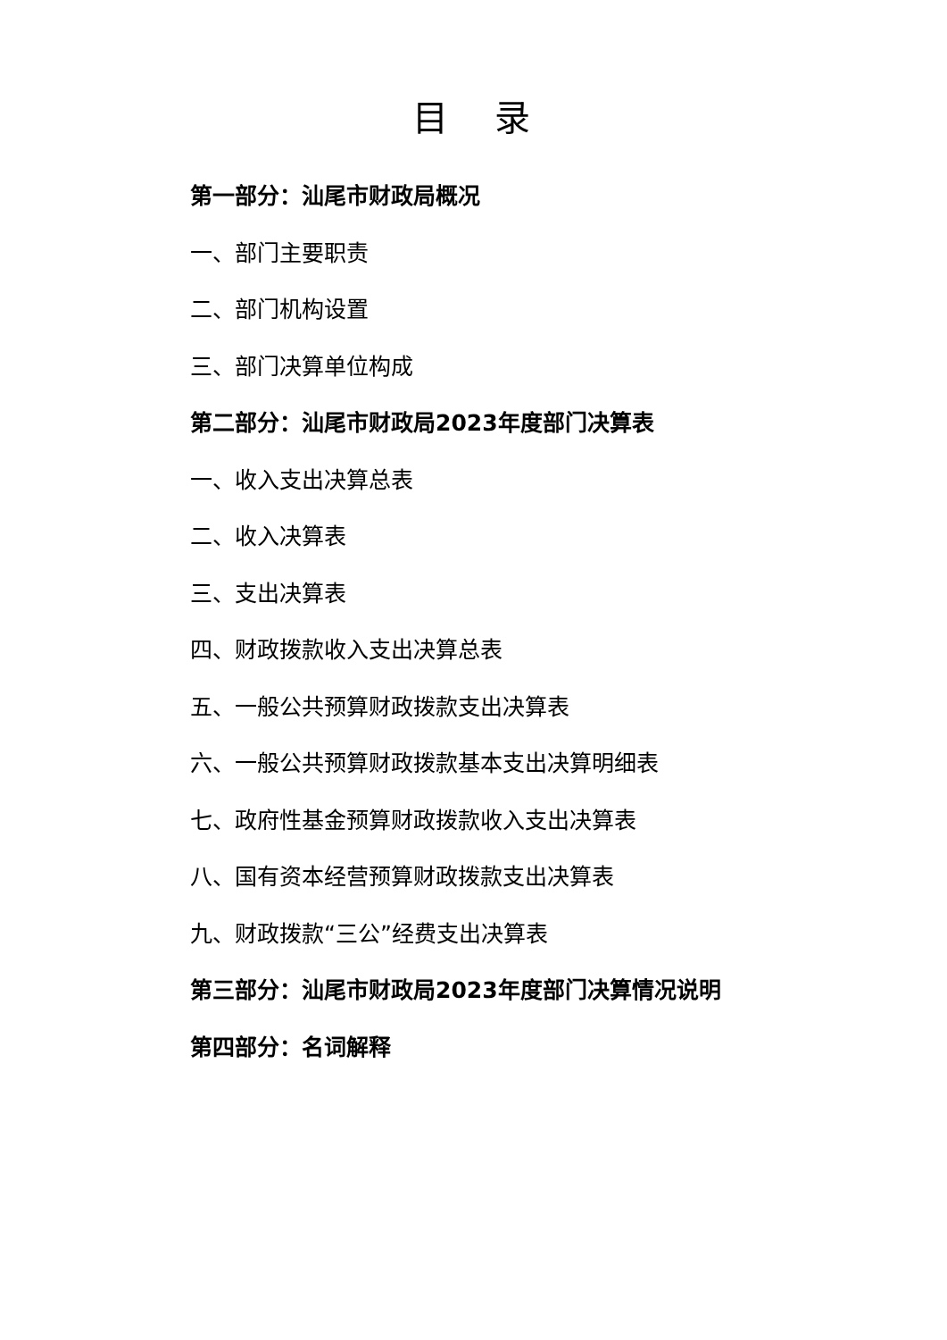目 录
第一部分：汕尾市财政局概况
一、部门主要职责
二、部门机构设置
三、部门决算单位构成
第二部分：汕尾市财政局2023年度部门决算表
一、收入支出决算总表
二、收入决算表
三、支出决算表
四、财政拨款收入支出决算总表
五、一般公共预算财政拨款支出决算表
六、一般公共预算财政拨款基本支出决算明细表
七、政府性基金预算财政拨款收入支出决算表
八、国有资本经营预算财政拨款支出决算表
九、财政拨款“三公”经费支出决算表
第三部分：汕尾市财政局2023年度部门决算情况说明
第四部分：名词解释